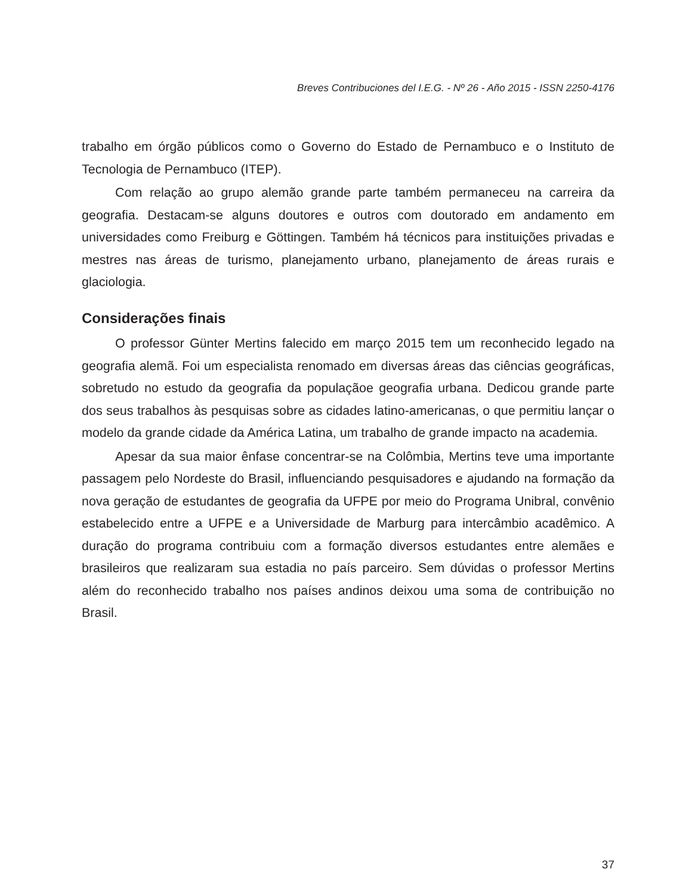Breves Contribuciones del I.E.G. - Nº 26 - Año 2015 - ISSN 2250-4176
trabalho em órgão públicos como o Governo do Estado de Pernambuco e o Instituto de Tecnologia de Pernambuco (ITEP).
Com relação ao grupo alemão grande parte também permaneceu na carreira da geografia. Destacam-se alguns doutores e outros com doutorado em andamento em universidades como Freiburg e Göttingen. Também há técnicos para instituições privadas e mestres nas áreas de turismo, planejamento urbano, planejamento de áreas rurais e glaciologia.
Considerações finais
O professor Günter Mertins falecido em março 2015 tem um reconhecido legado na geografia alemã. Foi um especialista renomado em diversas áreas das ciências geográficas, sobretudo no estudo da geografia da populaçãoe geografia urbana. Dedicou grande parte dos seus trabalhos às pesquisas sobre as cidades latino-americanas, o que permitiu lançar o modelo da grande cidade da América Latina, um trabalho de grande impacto na academia.
Apesar da sua maior ênfase concentrar-se na Colômbia, Mertins teve uma importante passagem pelo Nordeste do Brasil, influenciando pesquisadores e ajudando na formação da nova geração de estudantes de geografia da UFPE por meio do Programa Unibral, convênio estabelecido entre a UFPE e a Universidade de Marburg para intercâmbio acadêmico. A duração do programa contribuiu com a formação diversos estudantes entre alemães e brasileiros que realizaram sua estadia no país parceiro. Sem dúvidas o professor Mertins além do reconhecido trabalho nos países andinos deixou uma soma de contribuição no Brasil.
37